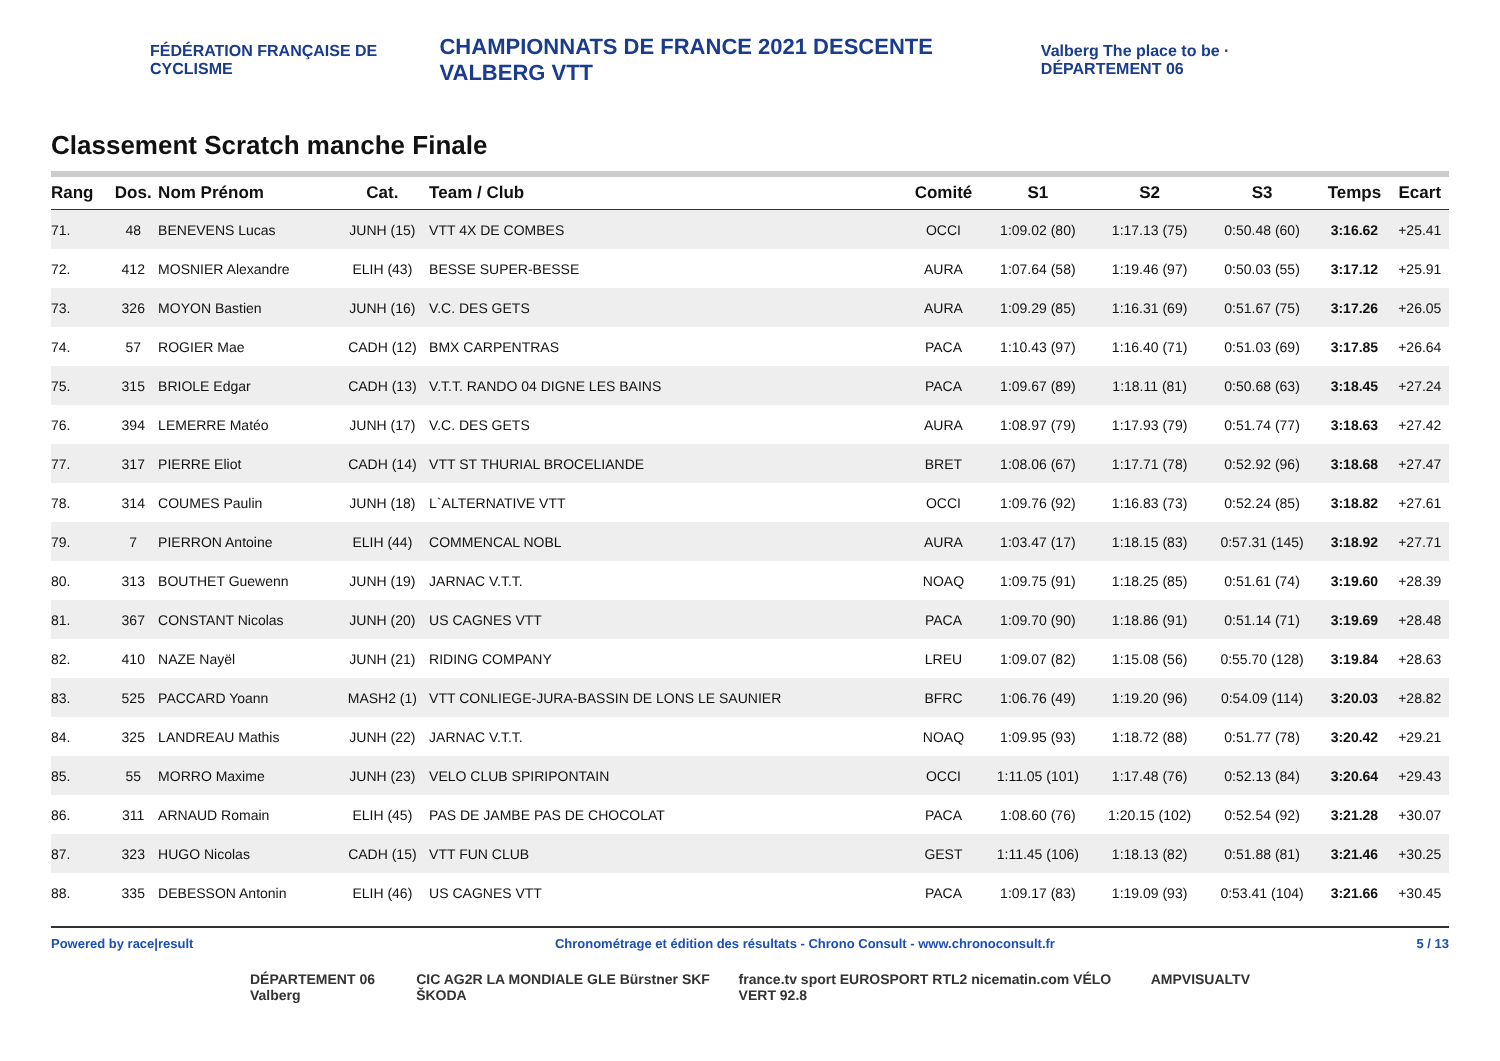FÉDÉRATION FRANÇAISE DE CYCLISME CHAMPIONNATS DE FRANCE 2021 DESCENTE VALBERG VTT Valberg The place to be · DÉPARTEMENT 06
Classement Scratch manche Finale
| Rang | Dos. | Nom Prénom | Cat. | Team / Club | Comité | S1 | S2 | S3 | Temps | Ecart |
| --- | --- | --- | --- | --- | --- | --- | --- | --- | --- | --- |
| 71. | 48 | BENEVENS Lucas | JUNH (15) | VTT 4X DE COMBES | OCCI | 1:09.02 (80) | 1:17.13 (75) | 0:50.48 (60) | 3:16.62 | +25.41 |
| 72. | 412 | MOSNIER Alexandre | ELIH (43) | BESSE SUPER-BESSE | AURA | 1:07.64 (58) | 1:19.46 (97) | 0:50.03 (55) | 3:17.12 | +25.91 |
| 73. | 326 | MOYON Bastien | JUNH (16) | V.C. DES GETS | AURA | 1:09.29 (85) | 1:16.31 (69) | 0:51.67 (75) | 3:17.26 | +26.05 |
| 74. | 57 | ROGIER Mae | CADH (12) | BMX CARPENTRAS | PACA | 1:10.43 (97) | 1:16.40 (71) | 0:51.03 (69) | 3:17.85 | +26.64 |
| 75. | 315 | BRIOLE Edgar | CADH (13) | V.T.T. RANDO 04 DIGNE LES BAINS | PACA | 1:09.67 (89) | 1:18.11 (81) | 0:50.68 (63) | 3:18.45 | +27.24 |
| 76. | 394 | LEMERRE Matéo | JUNH (17) | V.C. DES GETS | AURA | 1:08.97 (79) | 1:17.93 (79) | 0:51.74 (77) | 3:18.63 | +27.42 |
| 77. | 317 | PIERRE Eliot | CADH (14) | VTT ST THURIAL BROCELIANDE | BRET | 1:08.06 (67) | 1:17.71 (78) | 0:52.92 (96) | 3:18.68 | +27.47 |
| 78. | 314 | COUMES Paulin | JUNH (18) | L`ALTERNATIVE VTT | OCCI | 1:09.76 (92) | 1:16.83 (73) | 0:52.24 (85) | 3:18.82 | +27.61 |
| 79. | 7 | PIERRON Antoine | ELIH (44) | COMMENCAL NOBL | AURA | 1:03.47 (17) | 1:18.15 (83) | 0:57.31 (145) | 3:18.92 | +27.71 |
| 80. | 313 | BOUTHET Guewenn | JUNH (19) | JARNAC V.T.T. | NOAQ | 1:09.75 (91) | 1:18.25 (85) | 0:51.61 (74) | 3:19.60 | +28.39 |
| 81. | 367 | CONSTANT Nicolas | JUNH (20) | US CAGNES VTT | PACA | 1:09.70 (90) | 1:18.86 (91) | 0:51.14 (71) | 3:19.69 | +28.48 |
| 82. | 410 | NAZE Nayël | JUNH (21) | RIDING COMPANY | LREU | 1:09.07 (82) | 1:15.08 (56) | 0:55.70 (128) | 3:19.84 | +28.63 |
| 83. | 525 | PACCARD Yoann | MASH2 (1) | VTT CONLIEGE-JURA-BASSIN DE LONS LE SAUNIER | BFRC | 1:06.76 (49) | 1:19.20 (96) | 0:54.09 (114) | 3:20.03 | +28.82 |
| 84. | 325 | LANDREAU Mathis | JUNH (22) | JARNAC V.T.T. | NOAQ | 1:09.95 (93) | 1:18.72 (88) | 0:51.77 (78) | 3:20.42 | +29.21 |
| 85. | 55 | MORRO Maxime | JUNH (23) | VELO CLUB SPIRIPONTAIN | OCCI | 1:11.05 (101) | 1:17.48 (76) | 0:52.13 (84) | 3:20.64 | +29.43 |
| 86. | 311 | ARNAUD Romain | ELIH (45) | PAS DE JAMBE PAS DE CHOCOLAT | PACA | 1:08.60 (76) | 1:20.15 (102) | 0:52.54 (92) | 3:21.28 | +30.07 |
| 87. | 323 | HUGO Nicolas | CADH (15) | VTT FUN CLUB | GEST | 1:11.45 (106) | 1:18.13 (82) | 0:51.88 (81) | 3:21.46 | +30.25 |
| 88. | 335 | DEBESSON Antonin | ELIH (46) | US CAGNES VTT | PACA | 1:09.17 (83) | 1:19.09 (93) | 0:53.41 (104) | 3:21.66 | +30.45 |
Powered by race|result Chronométrage et édition des résultats - Chrono Consult - www.chronoconsult.fr 5 / 13
DÉPARTEMENT 06 Valberg CIC AG2R LA MONDIALE GLE Bürstner SKF ŠKODA france.tv sport EUROSPORT RTL2 nicematin.com VÉLO VERT 92.8 AMPVISUALTV